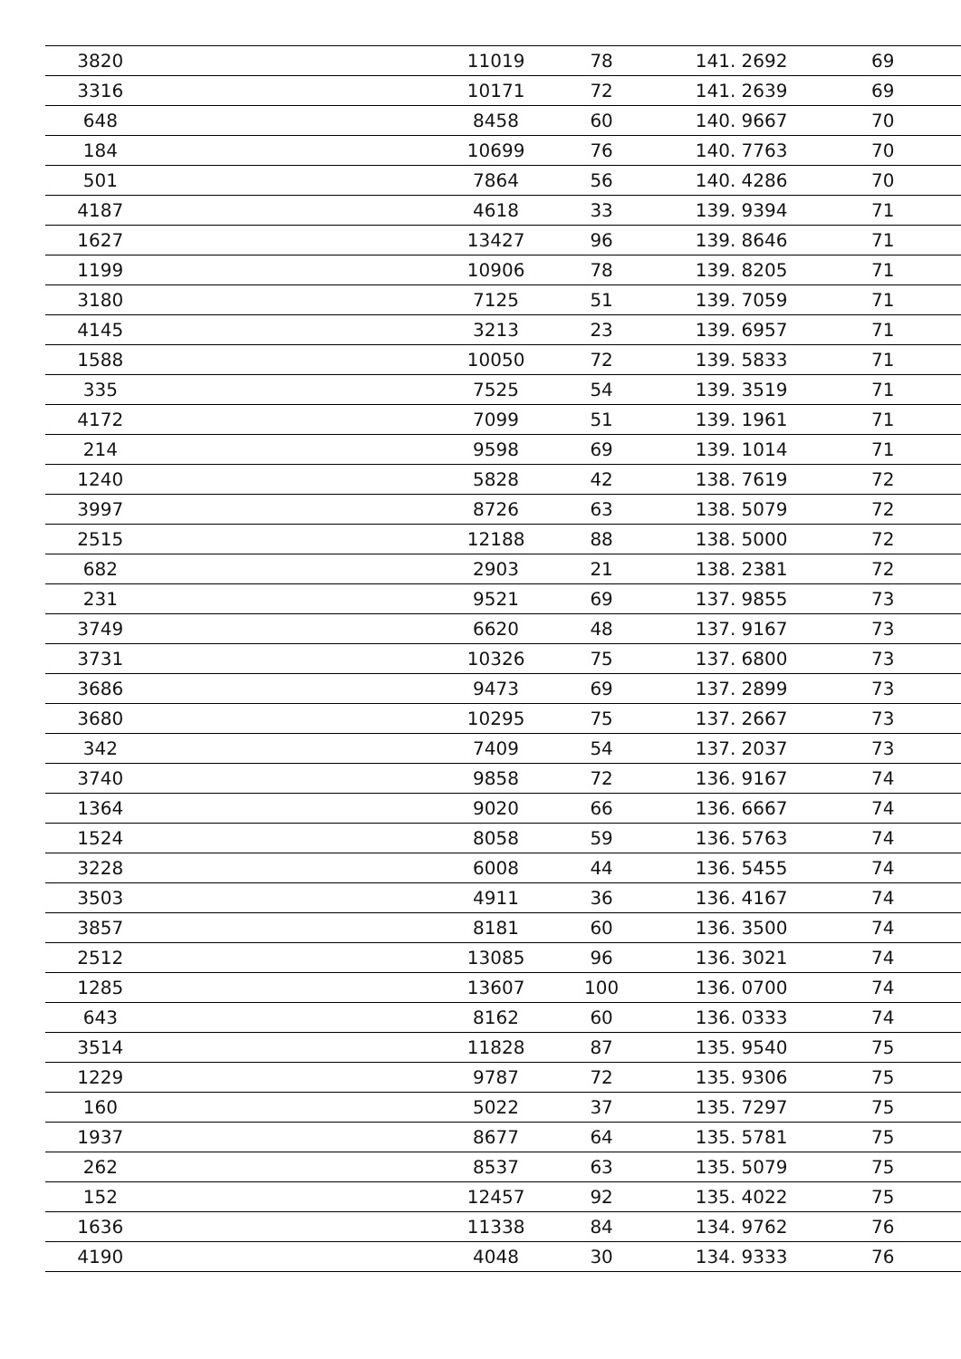| 3820 | | 11019 | 78 | 141. 2692 | 69 |
| 3316 | | 10171 | 72 | 141. 2639 | 69 |
| 648 | | 8458 | 60 | 140. 9667 | 70 |
| 184 | | 10699 | 76 | 140. 7763 | 70 |
| 501 | | 7864 | 56 | 140. 4286 | 70 |
| 4187 | | 4618 | 33 | 139. 9394 | 71 |
| 1627 | | 13427 | 96 | 139. 8646 | 71 |
| 1199 | | 10906 | 78 | 139. 8205 | 71 |
| 3180 | | 7125 | 51 | 139. 7059 | 71 |
| 4145 | | 3213 | 23 | 139. 6957 | 71 |
| 1588 | | 10050 | 72 | 139. 5833 | 71 |
| 335 | | 7525 | 54 | 139. 3519 | 71 |
| 4172 | | 7099 | 51 | 139. 1961 | 71 |
| 214 | | 9598 | 69 | 139. 1014 | 71 |
| 1240 | | 5828 | 42 | 138. 7619 | 72 |
| 3997 | | 8726 | 63 | 138. 5079 | 72 |
| 2515 | | 12188 | 88 | 138. 5000 | 72 |
| 682 | | 2903 | 21 | 138. 2381 | 72 |
| 231 | | 9521 | 69 | 137. 9855 | 73 |
| 3749 | | 6620 | 48 | 137. 9167 | 73 |
| 3731 | | 10326 | 75 | 137. 6800 | 73 |
| 3686 | | 9473 | 69 | 137. 2899 | 73 |
| 3680 | | 10295 | 75 | 137. 2667 | 73 |
| 342 | | 7409 | 54 | 137. 2037 | 73 |
| 3740 | | 9858 | 72 | 136. 9167 | 74 |
| 1364 | | 9020 | 66 | 136. 6667 | 74 |
| 1524 | | 8058 | 59 | 136. 5763 | 74 |
| 3228 | | 6008 | 44 | 136. 5455 | 74 |
| 3503 | | 4911 | 36 | 136. 4167 | 74 |
| 3857 | | 8181 | 60 | 136. 3500 | 74 |
| 2512 | | 13085 | 96 | 136. 3021 | 74 |
| 1285 | | 13607 | 100 | 136. 0700 | 74 |
| 643 | | 8162 | 60 | 136. 0333 | 74 |
| 3514 | | 11828 | 87 | 135. 9540 | 75 |
| 1229 | | 9787 | 72 | 135. 9306 | 75 |
| 160 | | 5022 | 37 | 135. 7297 | 75 |
| 1937 | | 8677 | 64 | 135. 5781 | 75 |
| 262 | | 8537 | 63 | 135. 5079 | 75 |
| 152 | | 12457 | 92 | 135. 4022 | 75 |
| 1636 | | 11338 | 84 | 134. 9762 | 76 |
| 4190 | | 4048 | 30 | 134. 9333 | 76 |